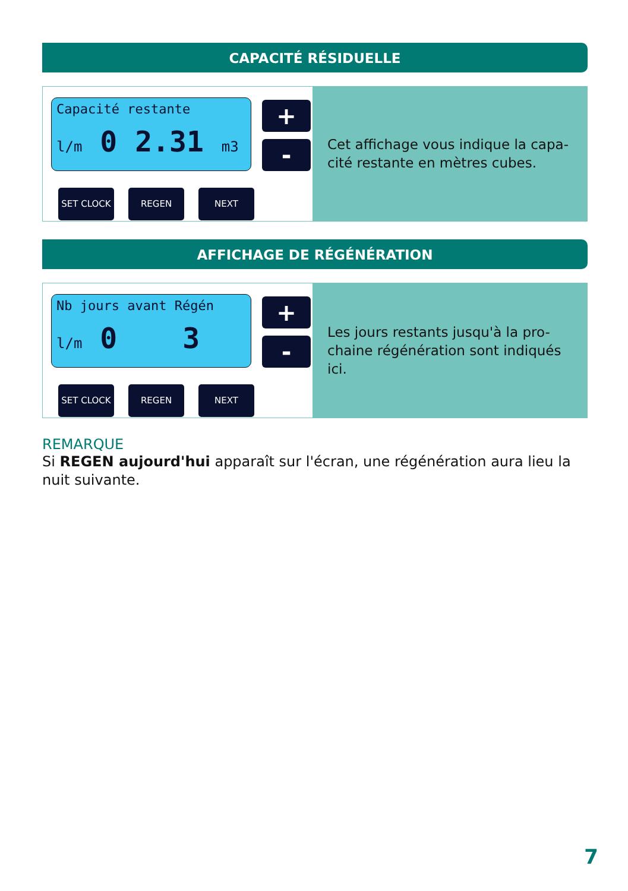CAPACITÉ RÉSIDUELLE
Capacité restante
l/m 0 2.31 m3
+
-
SET CLOCK REGEN NEXT
Cet affichage vous indique la capa-cité restante en mètres cubes.
AFFICHAGE DE RÉGÉNÉRATION
Nb jours avant Régén
l/m 0 3
+
-
SET CLOCK REGEN NEXT
Les jours restants jusqu'à la pro-chaine régénération sont indiqués ici.
REMARQUE
Si REGEN aujourd'hui apparaît sur l'écran, une régénération aura lieu la nuit suivante.
7